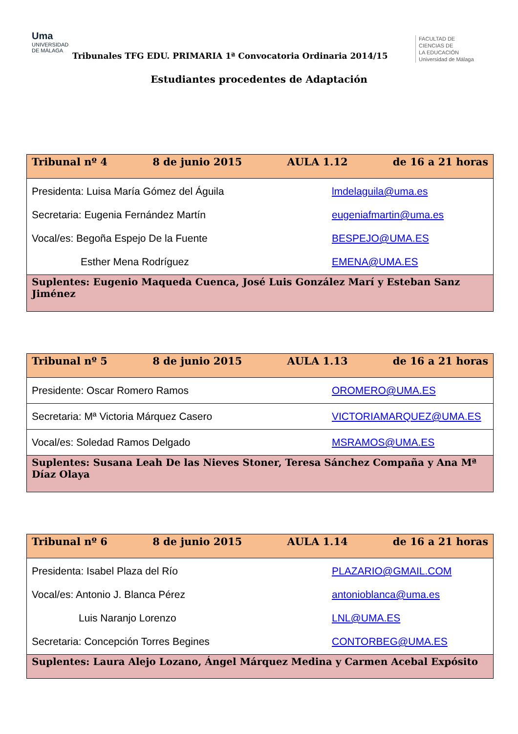Uma
UNIVERSIDAD
DE MÁLAGA
Tribunales TFG EDU. PRIMARIA 1ª Convocatoria Ordinaria 2014/15
FACULTAD DE
CIENCIAS DE
LA EDUCACIÓN
Universidad de Málaga
Estudiantes procedentes de Adaptación
| Tribunal nº 4 8 de junio 2015 AULA 1.12 de 16 a 21 horas |
| Presidenta: Luisa María Gómez del Águila lmdelaguila@uma.es Secretaria: Eugenia Fernández Martín eugeniafmartin@uma.es Vocal/es: Begoña Espejo De la Fuente BESPEJO@UMA.ES Esther Mena Rodríguez EMENA@UMA.ES |
| Suplentes: Eugenio Maqueda Cuenca, José Luis González Marí y Esteban Sanz Jiménez |
| Tribunal nº 5 8 de junio 2015 AULA 1.13 de 16 a 21 horas |
| Presidente: Oscar Romero Ramos OROMERO@UMA.ES |
| Secretaria: Mª Victoria Márquez Casero VICTORIAMARQUEZ@UMA.ES |
| Vocal/es: Soledad Ramos Delgado MSRAMOS@UMA.ES |
| Suplentes: Susana Leah De las Nieves Stoner, Teresa Sánchez Compaña y Ana Mª Díaz Olaya |
| Tribunal nº 6 8 de junio 2015 AULA 1.14 de 16 a 21 horas |
| Presidenta: Isabel Plaza del Río PLAZARIO@GMAIL.COM Vocal/es: Antonio J. Blanca Pérez antonioblanca@uma.es Luis Naranjo Lorenzo LNL@UMA.ES Secretaria: Concepción Torres Begines CONTORBEG@UMA.ES |
| Suplentes: Laura Alejo Lozano, Ángel Márquez Medina y Carmen Acebal Expósito |